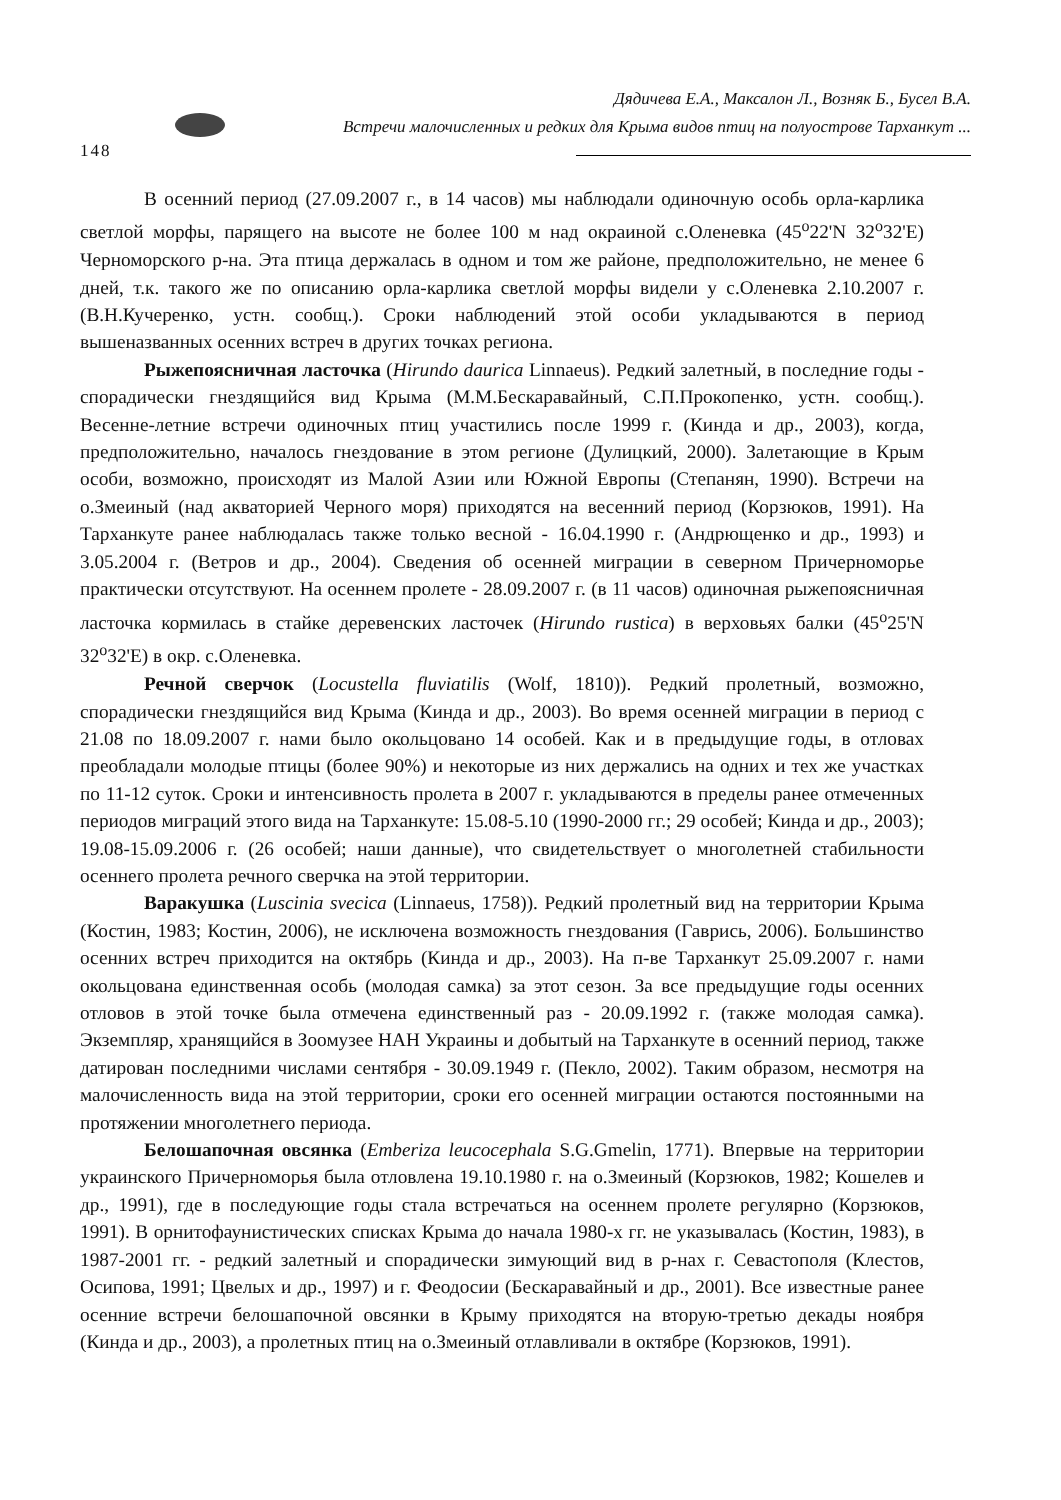148
Дядичева Е.А., Максалон Л., Возняк Б., Бусел В.А.
Встречи малочисленных и редких для Крыма видов птиц на полуострове Тарханкут ...
В осенний период (27.09.2007 г., в 14 часов) мы наблюдали одиночную особь орла-карлика светлой морфы, парящего на высоте не более 100 м над окраиной с.Оленевка (45<sup>о</sup>22'N 32<sup>о</sup>32'E) Черноморского р-на. Эта птица держалась в одном и том же районе, предположительно, не менее 6 дней, т.к. такого же по описанию орла-карлика светлой морфы видели у с.Оленевка 2.10.2007 г. (В.Н.Кучеренко, устн. сообщ.). Сроки наблюдений этой особи укладываются в период вышеназванных осенних встреч в других точках региона.
Рыжепоясничная ласточка (Hirundo daurica Linnaeus). Редкий залетный, в последние годы - спорадически гнездящийся вид Крыма (М.М.Бескаравайный, С.П.Прокопенко, устн. сообщ.). Весенне-летние встречи одиночных птиц участились после 1999 г. (Кинда и др., 2003), когда, предположительно, началось гнездование в этом регионе (Дулицкий, 2000). Залетающие в Крым особи, возможно, происходят из Малой Азии или Южной Европы (Степанян, 1990). Встречи на о.Змеиный (над акваторией Черного моря) приходятся на весенний период (Корзюков, 1991). На Тарханкуте ранее наблюдалась также только весной - 16.04.1990 г. (Андрющенко и др., 1993) и 3.05.2004 г. (Ветров и др., 2004). Сведения об осенней миграции в северном Причерноморье практически отсутствуют. На осеннем пролете - 28.09.2007 г. (в 11 часов) одиночная рыжепоясничная ласточка кормилась в стайке деревенских ласточек (Hirundo rustica) в верховьях балки (45<sup>о</sup>25'N 32<sup>о</sup>32'E) в окр. с.Оленевка.
Речной сверчок (Locustella fluviatilis (Wolf, 1810)). Редкий пролетный, возможно, спорадически гнездящийся вид Крыма (Кинда и др., 2003). Во время осенней миграции в период с 21.08 по 18.09.2007 г. нами было окольцовано 14 особей. Как и в предыдущие годы, в отловах преобладали молодые птицы (более 90%) и некоторые из них держались на одних и тех же участках по 11-12 суток. Сроки и интенсивность пролета в 2007 г. укладываются в пределы ранее отмеченных периодов миграций этого вида на Тарханкуте: 15.08-5.10 (1990-2000 гг.; 29 особей; Кинда и др., 2003); 19.08-15.09.2006 г. (26 особей; наши данные), что свидетельствует о многолетней стабильности осеннего пролета речного сверчка на этой территории.
Варакушка (Luscinia svecica (Linnaeus, 1758)). Редкий пролетный вид на территории Крыма (Костин, 1983; Костин, 2006), не исключена возможность гнездования (Гаврись, 2006). Большинство осенних встреч приходится на октябрь (Кинда и др., 2003). На п-ве Тарханкут 25.09.2007 г. нами окольцована единственная особь (молодая самка) за этот сезон. За все предыдущие годы осенних отловов в этой точке была отмечена единственный раз - 20.09.1992 г. (также молодая самка). Экземпляр, хранящийся в Зоомузее НАН Украины и добытый на Тарханкуте в осенний период, также датирован последними числами сентября - 30.09.1949 г. (Пекло, 2002). Таким образом, несмотря на малочисленность вида на этой территории, сроки его осенней миграции остаются постоянными на протяжении многолетнего периода.
Белошапочная овсянка (Emberiza leucocephala S.G.Gmelin, 1771). Впервые на территории украинского Причерноморья была отловлена 19.10.1980 г. на о.Змеиный (Корзюков, 1982; Кошелев и др., 1991), где в последующие годы стала встречаться на осеннем пролете регулярно (Корзюков, 1991). В орнитофаунистических списках Крыма до начала 1980-х гг. не указывалась (Костин, 1983), в 1987-2001 гг. - редкий залетный и спорадически зимующий вид в р-нах г. Севастополя (Клестов, Осипова, 1991; Цвелых и др., 1997) и г. Феодосии (Бескаравайный и др., 2001). Все известные ранее осенние встречи белошапочной овсянки в Крыму приходятся на вторую-третью декады ноября (Кинда и др., 2003), а пролетных птиц на о.Змеиный отлавливали в октябре (Корзюков, 1991).